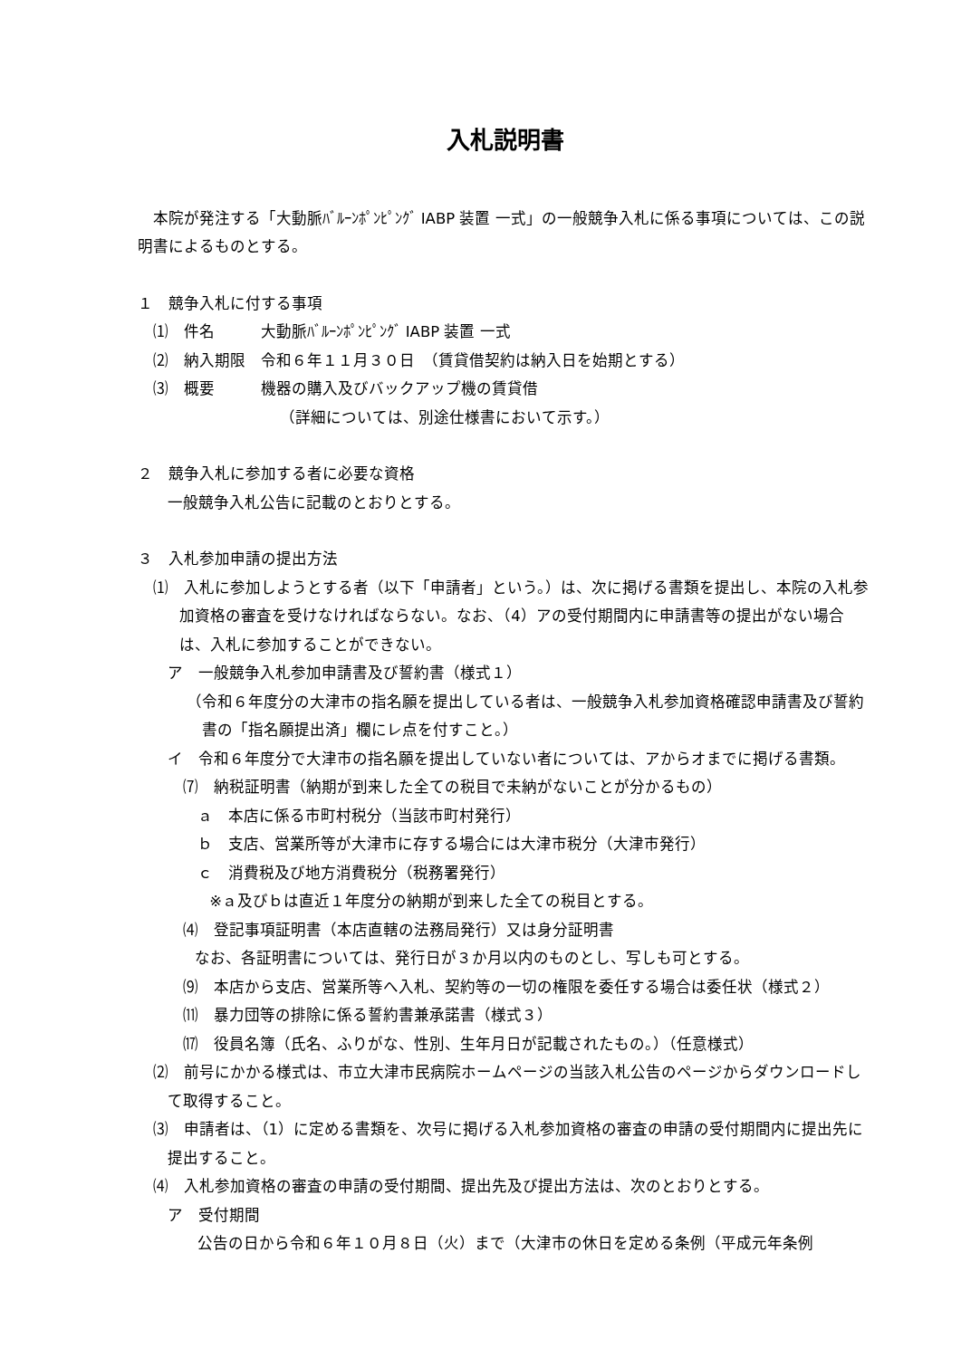入札説明書
本院が発注する「大動脈ﾊﾞﾙｰﾝﾎﾟﾝﾋﾟﾝｸﾞ IABP 装置 一式」の一般競争入札に係る事項については、この説明書によるものとする。
１　競争入札に付する事項
⑴　件名　　　大動脈ﾊﾞﾙｰﾝﾎﾟﾝﾋﾟﾝｸﾞ IABP 装置 一式
⑵　納入期限　令和６年１１月３０日　（賃貸借契約は納入日を始期とする）
⑶　概要　　　機器の購入及びバックアップ機の賃貸借
（詳細については、別途仕様書において示す。）
２　競争入札に参加する者に必要な資格
一般競争入札公告に記載のとおりとする。
３　入札参加申請の提出方法
⑴　入札に参加しようとする者（以下「申請者」という。）は、次に掲げる書類を提出し、本院の入札参加資格の審査を受けなければならない。なお、（4）アの受付期間内に申請書等の提出がない場合は、入札に参加することができない。
ア　一般競争入札参加申請書及び誓約書（様式１）
（令和６年度分の大津市の指名願を提出している者は、一般競争入札参加資格確認申請書及び誓約書の「指名願提出済」欄にレ点を付すこと。）
イ　令和６年度分で大津市の指名願を提出していない者については、アからオまでに掲げる書類。
⑺　納税証明書（納期が到来した全ての税目で未納がないことが分かるもの）
ａ　本店に係る市町村税分（当該市町村発行）
ｂ　支店、営業所等が大津市に存する場合には大津市税分（大津市発行）
ｃ　消費税及び地方消費税分（税務署発行）
※ａ及びｂは直近１年度分の納期が到来した全ての税目とする。
⑷　登記事項証明書（本店直轄の法務局発行）又は身分証明書
なお、各証明書については、発行日が３か月以内のものとし、写しも可とする。
⑼　本店から支店、営業所等へ入札、契約等の一切の権限を委任する場合は委任状（様式２）
⑾　暴力団等の排除に係る誓約書兼承諾書（様式３）
⒄　役員名簿（氏名、ふりがな、性別、生年月日が記載されたもの。）（任意様式）
⑵　前号にかかる様式は、市立大津市民病院ホームページの当該入札公告のページからダウンロードして取得すること。
⑶　申請者は、（1）に定める書類を、次号に掲げる入札参加資格の審査の申請の受付期間内に提出先に提出すること。
⑷　入札参加資格の審査の申請の受付期間、提出先及び提出方法は、次のとおりとする。
ア　受付期間
公告の日から令和６年１０月８日（火）まで（大津市の休日を定める条例（平成元年条例